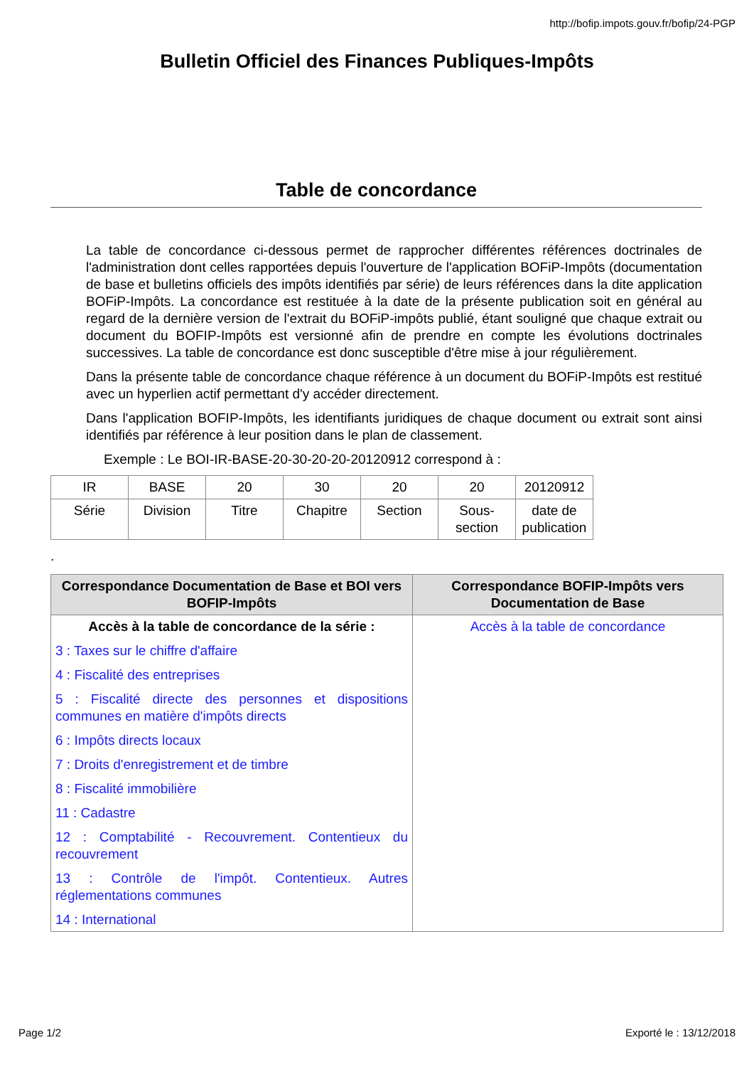http://bofip.impots.gouv.fr/bofip/24-PGP
Bulletin Officiel des Finances Publiques-Impôts
Table de concordance
La table de concordance ci-dessous permet de rapprocher différentes références doctrinales de l'administration dont celles rapportées depuis l'ouverture de l'application BOFiP-Impôts (documentation de base et bulletins officiels des impôts identifiés par série) de leurs références dans la dite application BOFiP-Impôts. La concordance est restituée à la date de la présente publication soit en général au regard de la dernière version de l'extrait du BOFiP-impôts publié, étant souligné que chaque extrait ou document du BOFIP-Impôts est versionné afin de prendre en compte les évolutions doctrinales successives. La table de concordance est donc susceptible d'être mise à jour régulièrement.
Dans la présente table de concordance chaque référence à un document du BOFiP-Impôts est restitué avec un hyperlien actif permettant d'y accéder directement.
Dans l'application BOFIP-Impôts, les identifiants juridiques de chaque document ou extrait sont ainsi identifiés par référence à leur position dans le plan de classement.
Exemple : Le BOI-IR-BASE-20-30-20-20-20120912 correspond à :
| IR | BASE | 20 | 30 | 20 | 20 | 20120912 |
| Série | Division | Titre | Chapitre | Section | Sous-section | date de publication |
.
| Correspondance Documentation de Base et BOI vers BOFIP-Impôts | Correspondance BOFIP-Impôts vers Documentation de Base |
| --- | --- |
| Accès à la table de concordance de la série : 3 : Taxes sur le chiffre d'affaire 4 : Fiscalité des entreprises 5 : Fiscalité directe des personnes et dispositions communes en matière d'impôts directs 6 : Impôts directs locaux 7 : Droits d'enregistrement et de timbre 8 : Fiscalité immobilière 11 : Cadastre 12 : Comptabilité - Recouvrement. Contentieux du recouvrement 13 : Contrôle de l'impôt. Contentieux. Autres réglementations communes 14 : International | Accès à la table de concordance |
Page 1/2 Exporté le : 13/12/2018